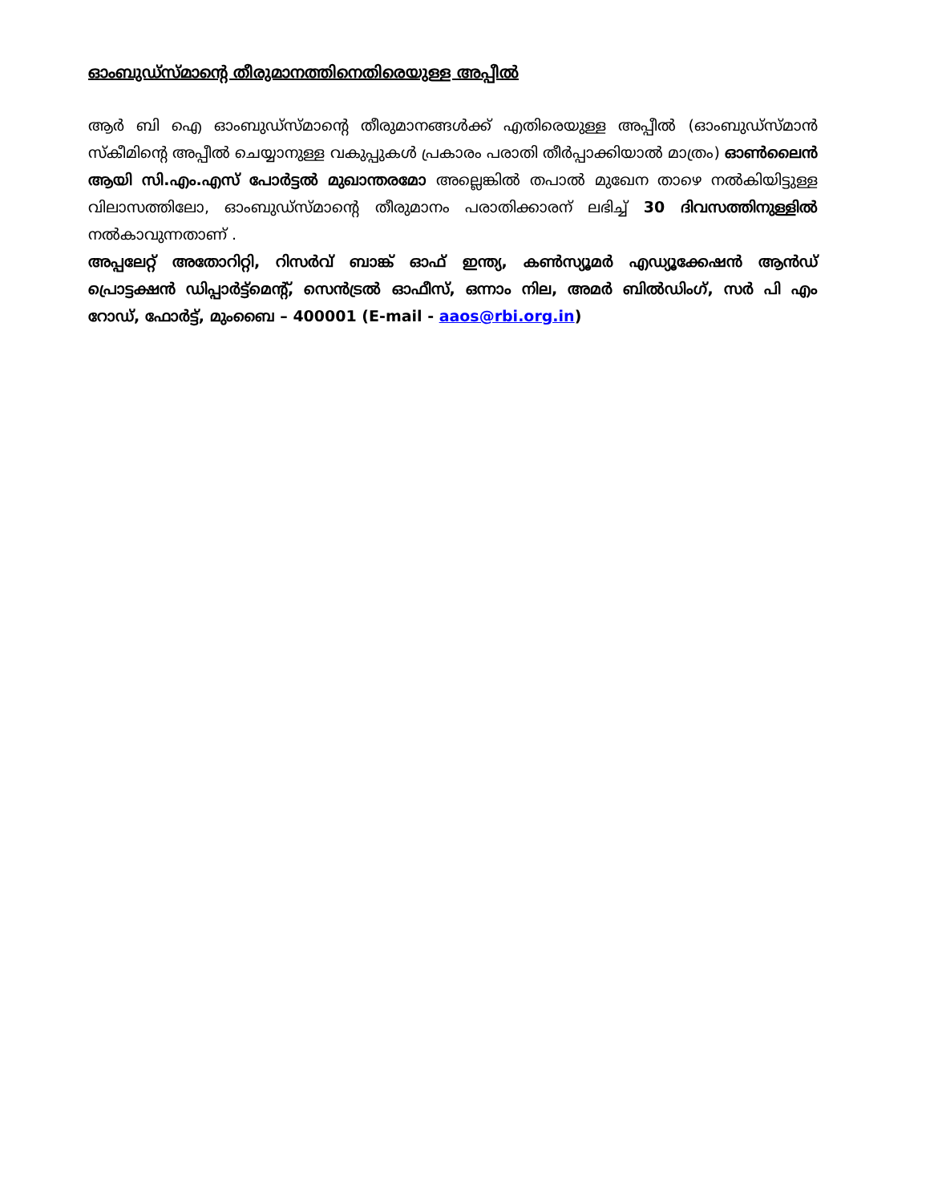ഓംബുഡ്സ്മാന്റെ തീരുമാനത്തിനെതിരെയുള്ള അപ്പീൽ
ആർ ബി ഐ ഓംബുഡ്സ്മാന്റെ തീരുമാനങ്ങൾക്ക് എതിരെയുള്ള അപ്പീൽ (ഓംബുഡ്സ്മാൻ സ്കീമിന്റെ അപ്പീൽ ചെയ്യാനുള്ള വകുപ്പുകൾ പ്രകാരം പരാതി തീർപ്പാക്കിയാൽ മാത്രം) ഓൺലൈൻ ആയി സി.എം.എസ് പോർട്ടൽ മുഖാന്തരമോ അല്ലെങ്കിൽ തപാൽ മുഖേന താഴെ നൽകിയിട്ടുള്ള വിലാസത്തിലോ, ഓംബുഡ്സ്മാന്റെ തീരുമാനം പരാതിക്കാരന് ലഭിച്ച് 30 ദിവസത്തിനുള്ളിൽ നൽകാവുന്നതാണ് .
അപ്പലേറ്റ് അതോറിറ്റി, റിസർവ് ബാങ്ക് ഓഫ് ഇന്ത്യ, കൺസ്യൂമർ എഡ്യൂക്കേഷൻ ആൻഡ് പ്രൊട്ടക്ഷൻ ഡിപ്പാർട്ട്മെന്റ്, സെൻട്രൽ ഓഫീസ്, ഒന്നാം നില, അമർ ബിൽഡിംഗ്, സർ പി എം റോഡ്, ഫോർട്ട്, മുംബൈ – 400001 (E-mail - aaos@rbi.org.in)